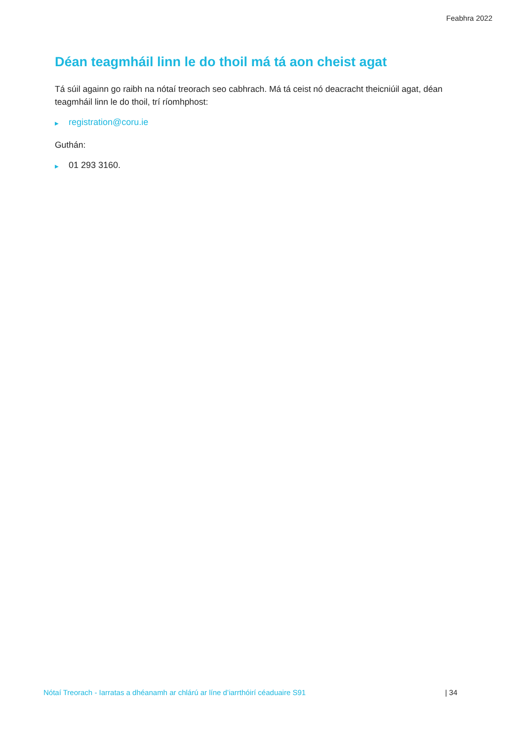Feabhra 2022
Déan teagmháil linn le do thoil má tá aon cheist agat
Tá súil againn go raibh na nótaí treorach seo cabhrach. Má tá ceist nó deacracht theicniúil agat, déan teagmháil linn le do thoil, trí ríomhphost:
▶ registration@coru.ie
Guthán:
▶ 01 293 3160.
Nótaí Treorach - Iarratas a dhéanamh ar chlárú ar líne d’iarrthóirí céaduaire S91 | 34